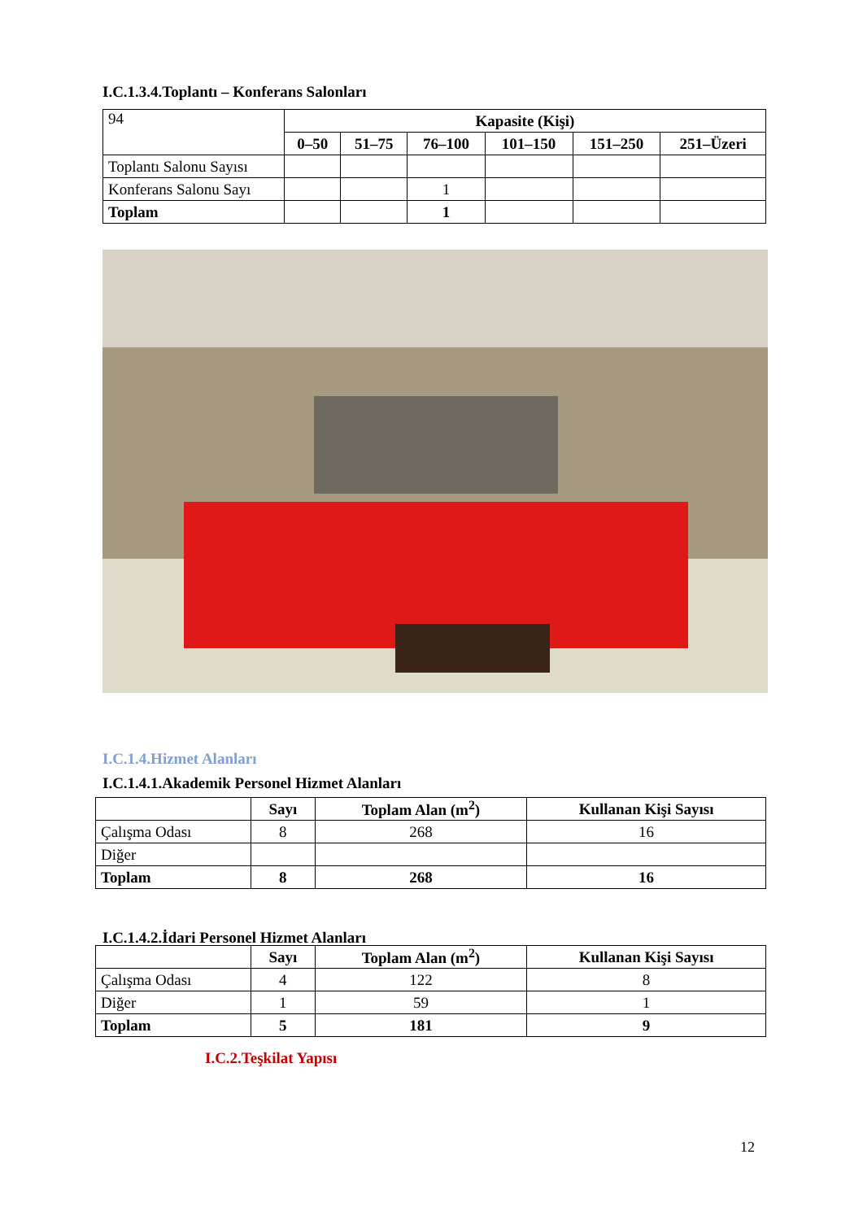I.C.1.3.4.Toplantı – Konferans Salonları
| 94 | Kapasite (Kişi) | | | | | |
| | 0–50 | 51–75 | 76–100 | 101–150 | 151–250 | 251–Üzeri |
| Toplantı Salonu Sayısı | | | | | | |
| Konferans Salonu Sayı | | | 1 | | | |
| Toplam | | | 1 | | | |
I.C.1.4.Hizmet Alanları
I.C.1.4.1.Akademik Personel Hizmet Alanları
| | Sayı | Toplam Alan (m<sup>2</sup>) | Kullanan Kişi Sayısı |
| Çalışma Odası | 8 | 268 | 16 |
| Diğer | | | |
| Toplam | 8 | 268 | 16 |
I.C.1.4.2.İdari Personel Hizmet Alanları
| | Sayı | Toplam Alan (m<sup>2</sup>) | Kullanan Kişi Sayısı |
| Çalışma Odası | 4 | 122 | 8 |
| Diğer | 1 | 59 | 1 |
| Toplam | 5 | 181 | 9 |
I.C.2.Teşkilat Yapısı
12